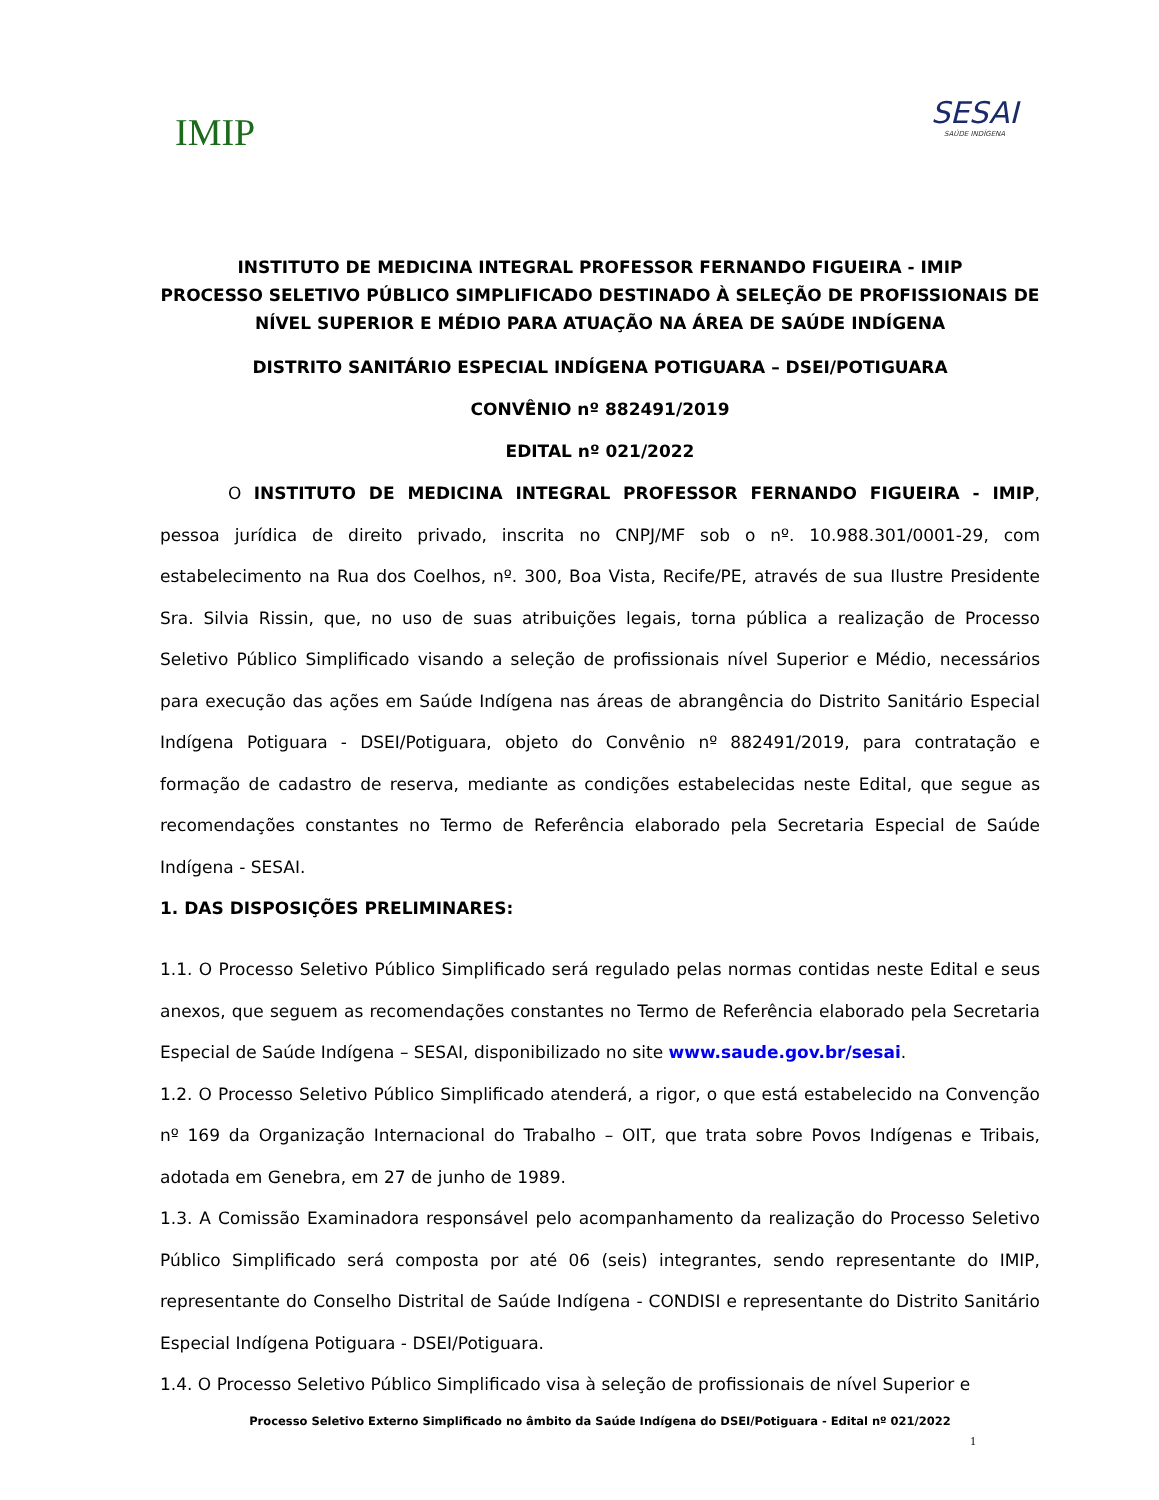IMIP
SESAI
SAÚDE INDÍGENA
INSTITUTO DE MEDICINA INTEGRAL PROFESSOR FERNANDO FIGUEIRA - IMIP
PROCESSO SELETIVO PÚBLICO SIMPLIFICADO DESTINADO À SELEÇÃO DE PROFISSIONAIS DE NÍVEL SUPERIOR E MÉDIO PARA ATUAÇÃO NA ÁREA DE SAÚDE INDÍGENA
DISTRITO SANITÁRIO ESPECIAL INDÍGENA POTIGUARA – DSEI/POTIGUARA
CONVÊNIO nº 882491/2019
EDITAL nº 021/2022
O INSTITUTO DE MEDICINA INTEGRAL PROFESSOR FERNANDO FIGUEIRA - IMIP, pessoa jurídica de direito privado, inscrita no CNPJ/MF sob o nº. 10.988.301/0001-29, com estabelecimento na Rua dos Coelhos, nº. 300, Boa Vista, Recife/PE, através de sua Ilustre Presidente Sra. Silvia Rissin, que, no uso de suas atribuições legais, torna pública a realização de Processo Seletivo Público Simplificado visando a seleção de profissionais nível Superior e Médio, necessários para execução das ações em Saúde Indígena nas áreas de abrangência do Distrito Sanitário Especial Indígena Potiguara - DSEI/Potiguara, objeto do Convênio nº 882491/2019, para contratação e formação de cadastro de reserva, mediante as condições estabelecidas neste Edital, que segue as recomendações constantes no Termo de Referência elaborado pela Secretaria Especial de Saúde Indígena - SESAI.
1. DAS DISPOSIÇÕES PRELIMINARES:
1.1. O Processo Seletivo Público Simplificado será regulado pelas normas contidas neste Edital e seus anexos, que seguem as recomendações constantes no Termo de Referência elaborado pela Secretaria Especial de Saúde Indígena – SESAI, disponibilizado no site www.saude.gov.br/sesai.
1.2. O Processo Seletivo Público Simplificado atenderá, a rigor, o que está estabelecido na Convenção nº 169 da Organização Internacional do Trabalho – OIT, que trata sobre Povos Indígenas e Tribais, adotada em Genebra, em 27 de junho de 1989.
1.3. A Comissão Examinadora responsável pelo acompanhamento da realização do Processo Seletivo Público Simplificado será composta por até 06 (seis) integrantes, sendo representante do IMIP, representante do Conselho Distrital de Saúde Indígena - CONDISI e representante do Distrito Sanitário Especial Indígena Potiguara - DSEI/Potiguara.
1.4. O Processo Seletivo Público Simplificado visa à seleção de profissionais de nível Superior e
Processo Seletivo Externo Simplificado no âmbito da Saúde Indígena do DSEI/Potiguara - Edital nº 021/2022
1